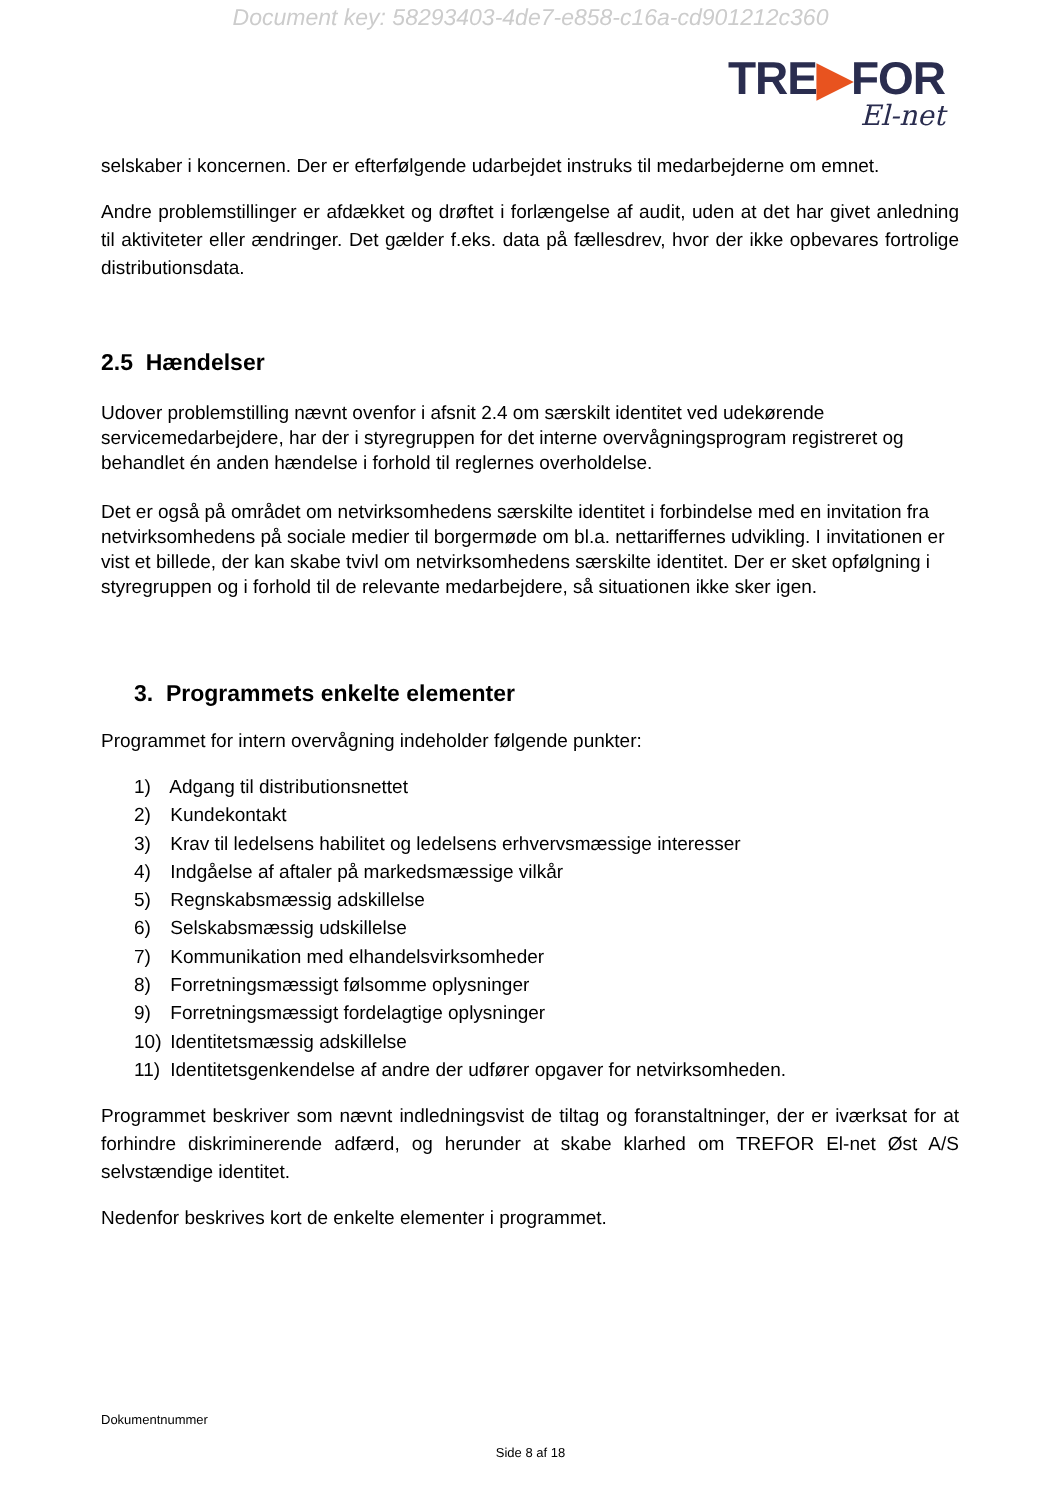Document key: 58293403-4de7-e858-c16a-cd901212c360
TRE▶FOR
El-net
selskaber i koncernen. Der er efterfølgende udarbejdet instruks til medarbejderne om emnet.
Andre problemstillinger er afdækket og drøftet i forlængelse af audit, uden at det har givet anledning til aktiviteter eller ændringer. Det gælder f.eks. data på fællesdrev, hvor der ikke opbevares fortrolige distributionsdata.
2.5 Hændelser
Udover problemstilling nævnt ovenfor i afsnit 2.4 om særskilt identitet ved udekørende servicemedarbejdere, har der i styregruppen for det interne overvågningsprogram registreret og behandlet én anden hændelse i forhold til reglernes overholdelse.
Det er også på området om netvirksomhedens særskilte identitet i forbindelse med en invitation fra netvirksomhedens på sociale medier til borgermøde om bl.a. nettariffernes udvikling. I invitationen er vist et billede, der kan skabe tvivl om netvirksomhedens særskilte identitet. Der er sket opfølgning i styregruppen og i forhold til de relevante medarbejdere, så situationen ikke sker igen.
3. Programmets enkelte elementer
Programmet for intern overvågning indeholder følgende punkter:
1) Adgang til distributionsnettet
2) Kundekontakt
3) Krav til ledelsens habilitet og ledelsens erhvervsmæssige interesser
4) Indgåelse af aftaler på markedsmæssige vilkår
5) Regnskabsmæssig adskillelse
6) Selskabsmæssig udskillelse
7) Kommunikation med elhandelsvirksomheder
8) Forretningsmæssigt følsomme oplysninger
9) Forretningsmæssigt fordelagtige oplysninger
10) Identitetsmæssig adskillelse
11) Identitetsgenkendelse af andre der udfører opgaver for netvirksomheden.
Programmet beskriver som nævnt indledningsvist de tiltag og foranstaltninger, der er iværksat for at forhindre diskriminerende adfærd, og herunder at skabe klarhed om TREFOR El-net Øst A/S selvstændige identitet.
Nedenfor beskrives kort de enkelte elementer i programmet.
Dokumentnummer
Side 8 af 18